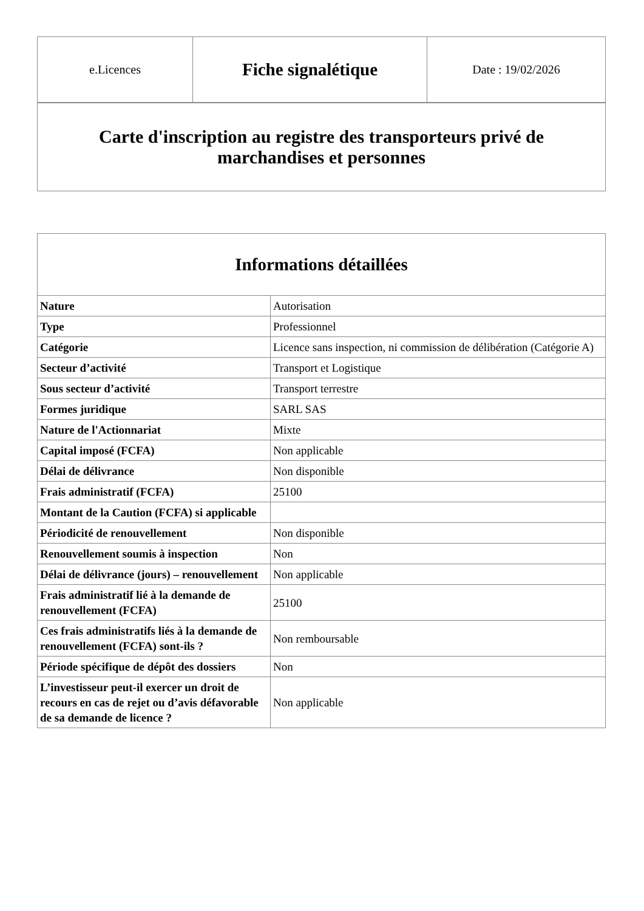| e.Licences | Fiche signalétique | Date : 19/02/2026 |
| Carte d'inscription au registre des transporteurs privé de marchandises et personnes |
| Informations détaillées | |
| --- | --- |
| Nature | Autorisation |
| Type | Professionnel |
| Catégorie | Licence sans inspection, ni commission de délibération (Catégorie A) |
| Secteur d’activité | Transport et Logistique |
| Sous secteur d’activité | Transport terrestre |
| Formes juridique | SARL SAS |
| Nature de l'Actionnariat | Mixte |
| Capital imposé (FCFA) | Non applicable |
| Délai de délivrance | Non disponible |
| Frais administratif (FCFA) | 25100 |
| Montant de la Caution (FCFA) si applicable | |
| Périodicité de renouvellement | Non disponible |
| Renouvellement soumis à inspection | Non |
| Délai de délivrance (jours) – renouvellement | Non applicable |
| Frais administratif lié à la demande de renouvellement (FCFA) | 25100 |
| Ces frais administratifs liés à la demande de renouvellement (FCFA) sont-ils ? | Non remboursable |
| Période spécifique de dépôt des dossiers | Non |
| L’investisseur peut-il exercer un droit de recours en cas de rejet ou d’avis défavorable de sa demande de licence ? | Non applicable |